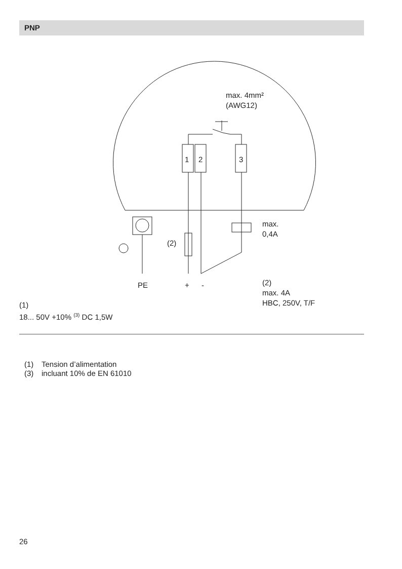PNP
max. 4mm²
(AWG12)
1 2 3
max.
0,4A
(2)
PE + -
(2)
max. 4A
HBC, 250V, T/F
(1)
18... 50V +10% <sup>(3)</sup> DC 1,5W
(1) Tension d’alimentation
(3) incluant 10% de EN 61010
26